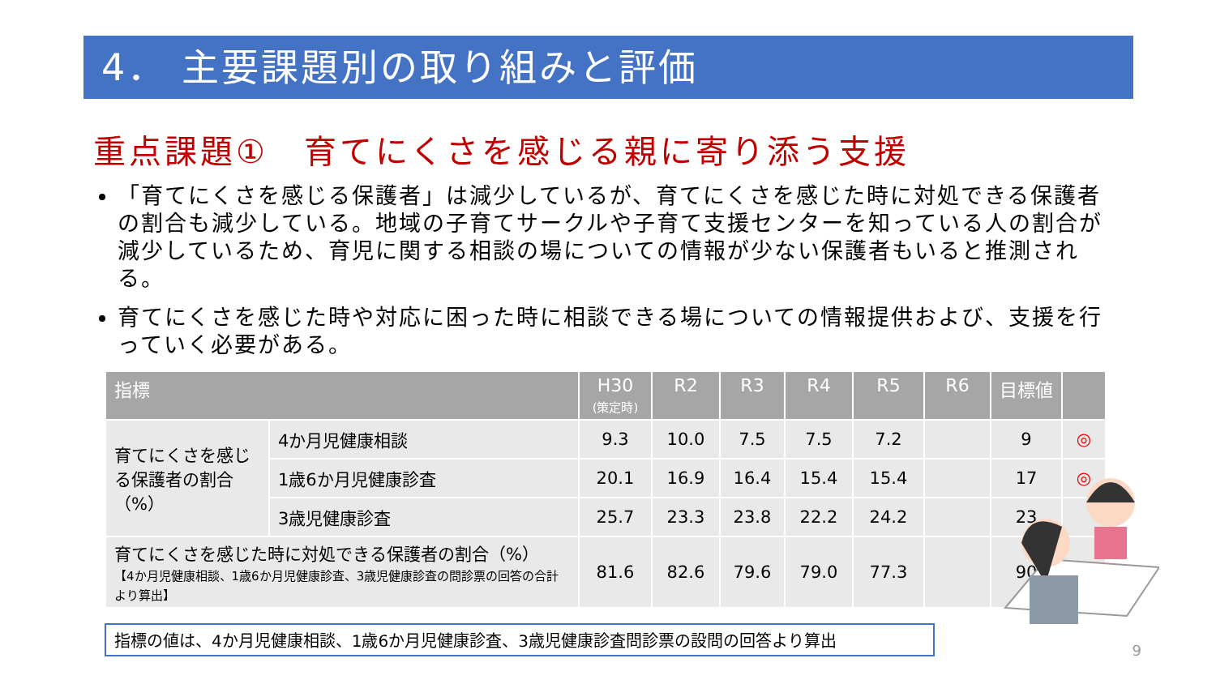4． 主要課題別の取り組みと評価
重点課題①　育てにくさを感じる親に寄り添う支援
「育てにくさを感じる保護者」は減少しているが、育てにくさを感じた時に対処できる保護者の割合も減少している。地域の子育てサークルや子育て支援センターを知っている人の割合が減少しているため、育児に関する相談の場についての情報が少ない保護者もいると推測される。
育てにくさを感じた時や対応に困った時に相談できる場についての情報提供および、支援を行っていく必要がある。
| 指標 | | H30 (策定時) | R2 | R3 | R4 | R5 | R6 | 目標値 | |
| --- | --- | --- | --- | --- | --- | --- | --- | --- | --- |
| 育てにくさを感じる保護者の割合（%） | 4か月児健康相談 | 9.3 | 10.0 | 7.5 | 7.5 | 7.2 | | 9 | ◎ |
| | 1歳6か月児健康診査 | 20.1 | 16.9 | 16.4 | 15.4 | 15.4 | | 17 | ◎ |
| | 3歳児健康診査 | 25.7 | 23.3 | 23.8 | 22.2 | 24.2 | | 23 | |
| 育てにくさを感じた時に対処できる保護者の割合（%） 【4か月児健康相談、1歳6か月児健康診査、3歳児健康診査の問診票の回答の合計より算出】 | | 81.6 | 82.6 | 79.6 | 79.0 | 77.3 | | 90 | |
指標の値は、4か月児健康相談、1歳6か月児健康診査、3歳児健康診査問診票の設問の回答より算出
9